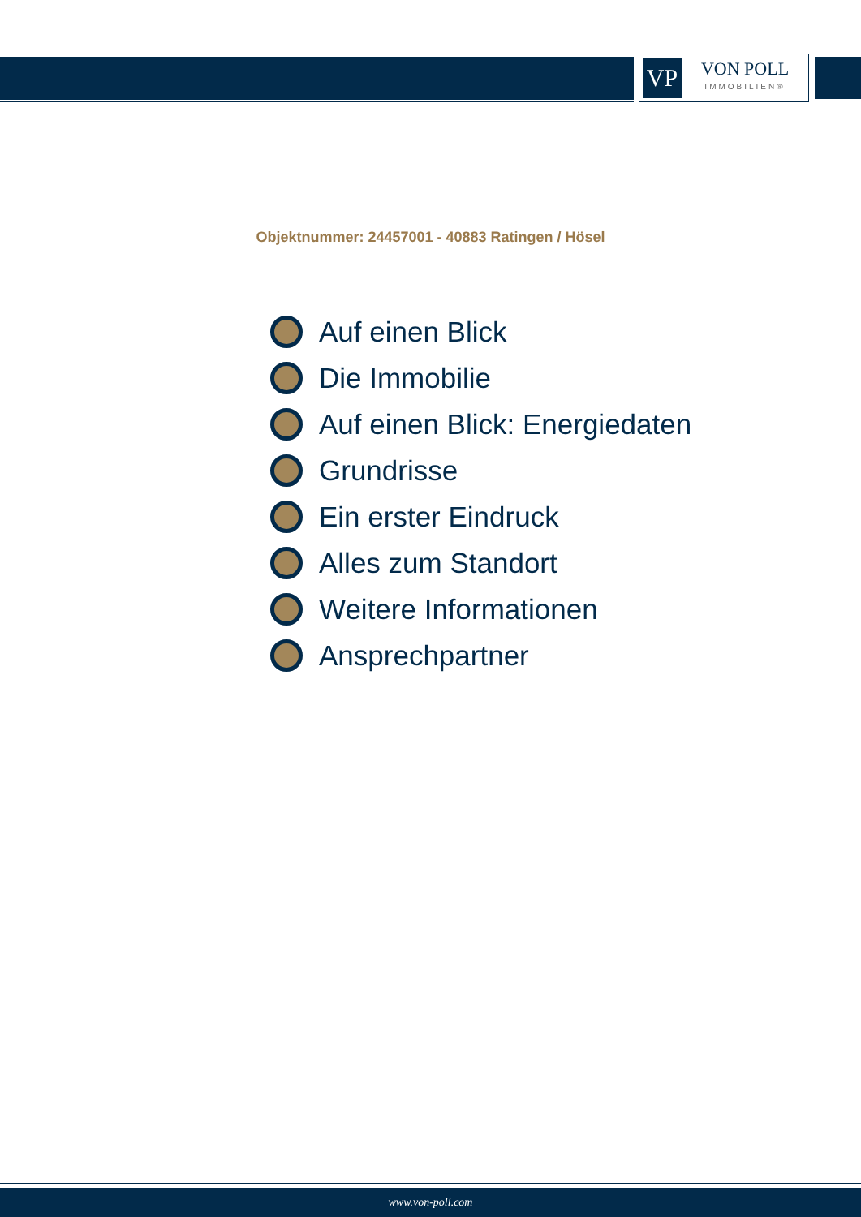VP
VON POLL
IMMOBILIEN®
Objektnummer: 24457001 - 40883 Ratingen / Hösel
Auf einen Blick
Die Immobilie
Auf einen Blick: Energiedaten
Grundrisse
Ein erster Eindruck
Alles zum Standort
Weitere Informationen
Ansprechpartner
www.von-poll.com